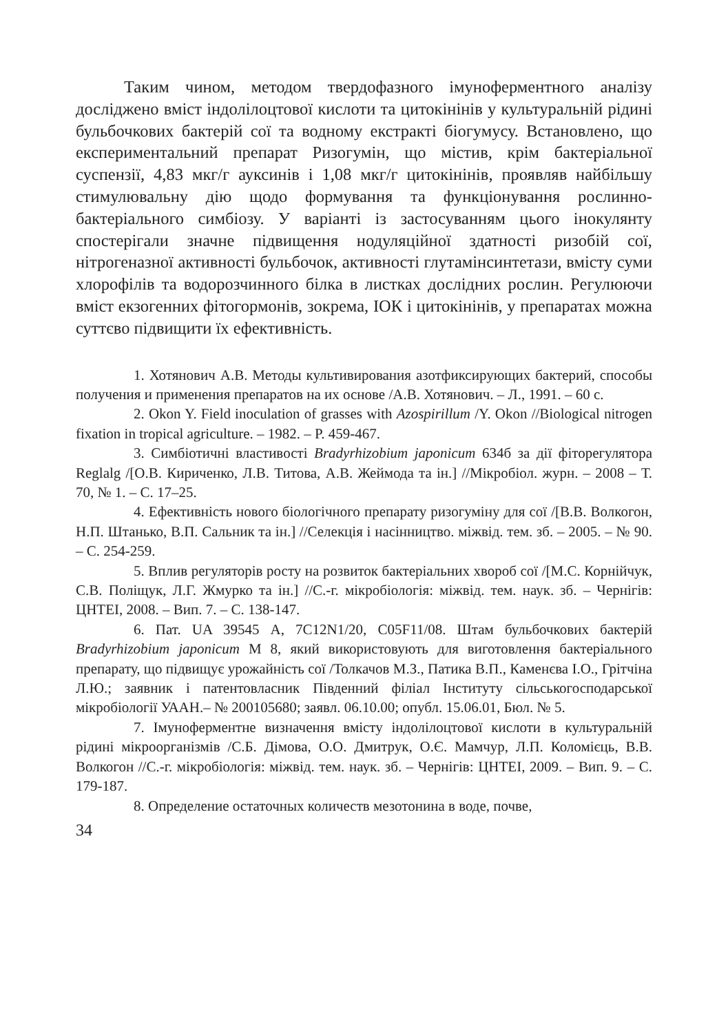Таким чином, методом твердофазного імуноферментного аналізу досліджено вміст індолілоцтової кислоти та цитокінінів у культуральній рідині бульбочкових бактерій сої та водному екстракті біогумусу. Встановлено, що експериментальний препарат Ризогумін, що містив, крім бактеріальної суспензії, 4,83 мкг/г ауксинів і 1,08 мкг/г цитокінінів, проявляв найбільшу стимулювальну дію щодо формування та функціонування рослинно-бактеріального симбіозу. У варіанті із застосуванням цього інокулянту спостерігали значне підвищення нодуляційної здатності ризобій сої, нітрогеназної активності бульбочок, активності глутамінсинтетази, вмісту суми хлорофілів та водорозчинного білка в листках дослідних рослин. Регулюючи вміст екзогенних фітогормонів, зокрема, ІОК і цитокінінів, у препаратах можна суттєво підвищити їх ефективність.
1. Хотянович А.В. Методы культивирования азотфиксирующих бактерий, способы получения и применения препаратов на их основе /А.В. Хотянович. – Л., 1991. – 60 с.
2. Okon Y. Field inoculation of grasses with Azospirillum /Y. Okon //Biological nitrogen fixation in tropical agriculture. – 1982. – P. 459-467.
3. Симбіотичні властивості Bradyrhizobium japonicum 634б за дії фіторегулятора Reglalg /[О.В. Кириченко, Л.В. Титова, А.В. Жеймода та ін.] //Мікробіол. журн. – 2008 – Т. 70, № 1. – С. 17–25.
4. Ефективність нового біологічного препарату ризогуміну для сої /[В.В. Волкогон, Н.П. Штанько, В.П. Сальник та ін.] //Селекція і насінництво. міжвід. тем. зб. – 2005. – № 90. – С. 254-259.
5. Вплив регуляторів росту на розвиток бактеріальних хвороб сої /[М.С. Корнійчук, С.В. Поліщук, Л.Г. Жмурко та ін.] //С.-г. мікробіологія: міжвід. тем. наук. зб. – Чернігів: ЦНТЕІ, 2008. – Вип. 7. – С. 138-147.
6. Пат. UA 39545 А, 7С12N1/20, С05F11/08. Штам бульбочкових бактерій Bradyrhizobium japonicum М 8, який використовують для виготовлення бактеріального препарату, що підвищує урожайність сої /Толкачов М.З., Патика В.П., Каменєва І.О., Грітчіна Л.Ю.; заявник і патентовласник Південний філіал Інституту сільськогосподарської мікробіології УААН.– № 200105680; заявл. 06.10.00; опубл. 15.06.01, Бюл. № 5.
7. Імуноферментне визначення вмісту індолілоцтової кислоти в культуральній рідині мікроорганізмів /С.Б. Дімова, О.О. Дмитрук, О.Є. Мамчур, Л.П. Коломієць, В.В. Волкогон //С.-г. мікробіологія: міжвід. тем. наук. зб. – Чернігів: ЦНТЕІ, 2009. – Вип. 9. – С. 179-187.
8. Определение остаточных количеств мезотонина в воде, почве,
34